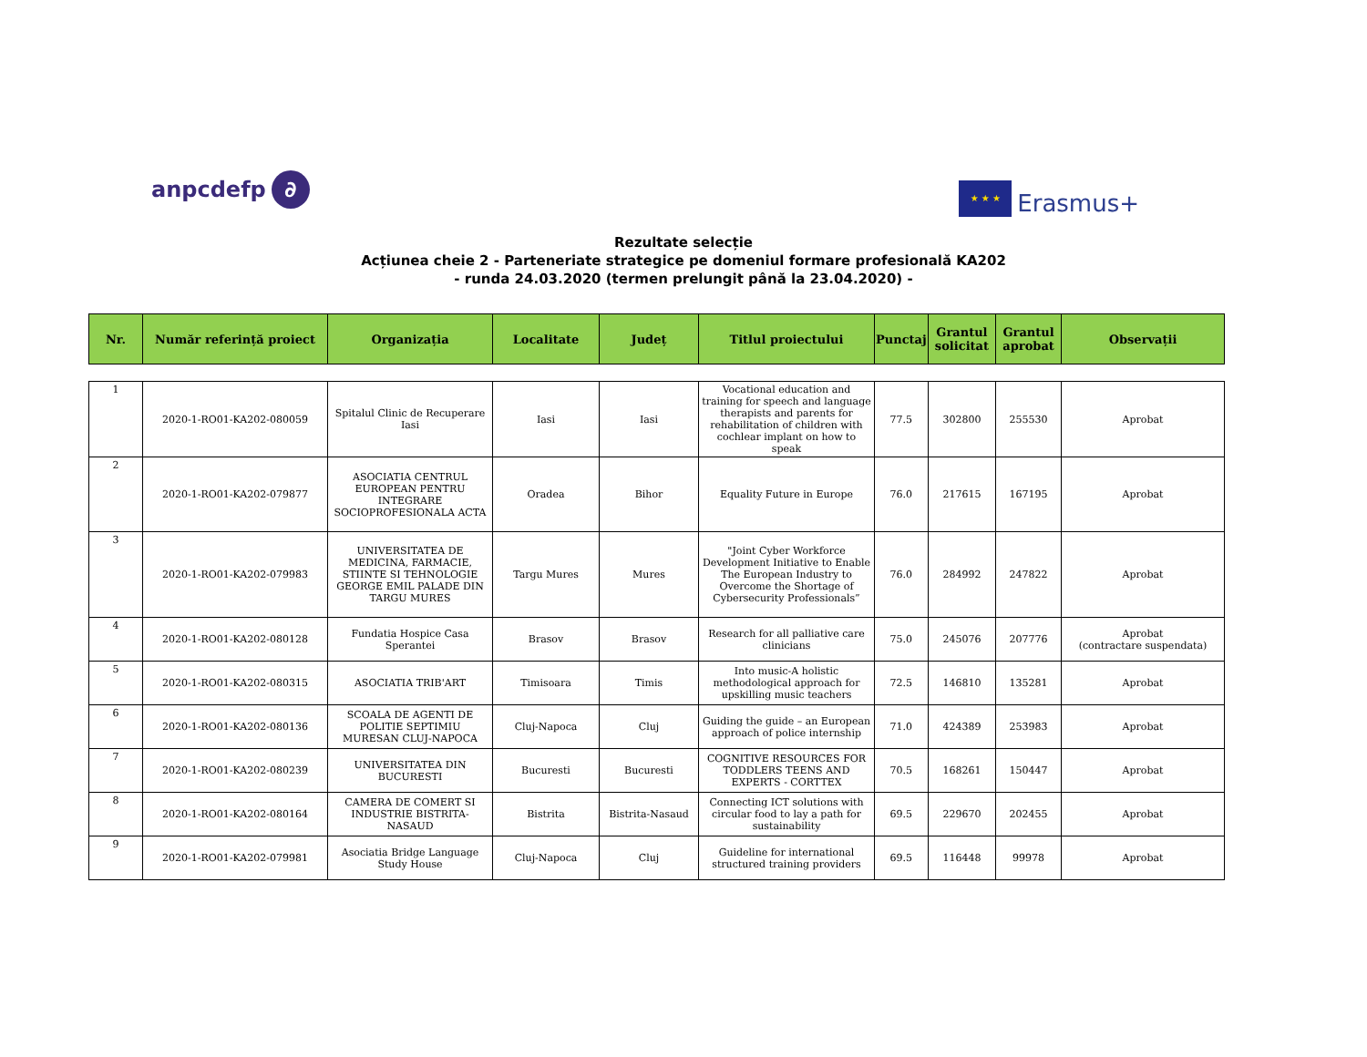anpcdefp ∂
★ ★ ★ Erasmus+
Rezultate selecție
Acțiunea cheie 2 - Parteneriate strategice pe domeniul formare profesională KA202
- runda 24.03.2020 (termen prelungit până la 23.04.2020) -
| Nr. | Număr referință proiect | Organizația | Localitate | Județ | Titlul proiectului | Punctaj | Grantul solicitat | Grantul aprobat | Observații |
| --- | --- | --- | --- | --- | --- | --- | --- | --- | --- |
| 1 | 2020-1-RO01-KA202-080059 | Spitalul Clinic de Recuperare Iasi | Iasi | Iasi | Vocational education and training for speech and language therapists and parents for rehabilitation of children with cochlear implant on how to speak | 77.5 | 302800 | 255530 | Aprobat |
| 2 | 2020-1-RO01-KA202-079877 | ASOCIATIA CENTRUL EUROPEAN PENTRU INTEGRARE SOCIOPROFESIONALA ACTA | Oradea | Bihor | Equality Future in Europe | 76.0 | 217615 | 167195 | Aprobat |
| 3 | 2020-1-RO01-KA202-079983 | UNIVERSITATEA DE MEDICINA, FARMACIE, STIINTE SI TEHNOLOGIE GEORGE EMIL PALADE DIN TARGU MURES | Targu Mures | Mures | "Joint Cyber Workforce Development Initiative to Enable The European Industry to Overcome the Shortage of Cybersecurity Professionals” | 76.0 | 284992 | 247822 | Aprobat |
| 4 | 2020-1-RO01-KA202-080128 | Fundatia Hospice Casa Sperantei | Brasov | Brasov | Research for all palliative care clinicians | 75.0 | 245076 | 207776 | Aprobat (contractare suspendata) |
| 5 | 2020-1-RO01-KA202-080315 | ASOCIATIA TRIB'ART | Timisoara | Timis | Into music-A holistic methodological approach for upskilling music teachers | 72.5 | 146810 | 135281 | Aprobat |
| 6 | 2020-1-RO01-KA202-080136 | SCOALA DE AGENTI DE POLITIE SEPTIMIU MURESAN CLUJ-NAPOCA | Cluj-Napoca | Cluj | Guiding the guide – an European approach of police internship | 71.0 | 424389 | 253983 | Aprobat |
| 7 | 2020-1-RO01-KA202-080239 | UNIVERSITATEA DIN BUCURESTI | Bucuresti | Bucuresti | COGNITIVE RESOURCES FOR TODDLERS TEENS AND EXPERTS - CORTTEX | 70.5 | 168261 | 150447 | Aprobat |
| 8 | 2020-1-RO01-KA202-080164 | CAMERA DE COMERT SI INDUSTRIE BISTRITA-NASAUD | Bistrita | Bistrita-Nasaud | Connecting ICT solutions with circular food to lay a path for sustainability | 69.5 | 229670 | 202455 | Aprobat |
| 9 | 2020-1-RO01-KA202-079981 | Asociatia Bridge Language Study House | Cluj-Napoca | Cluj | Guideline for international structured training providers | 69.5 | 116448 | 99978 | Aprobat |